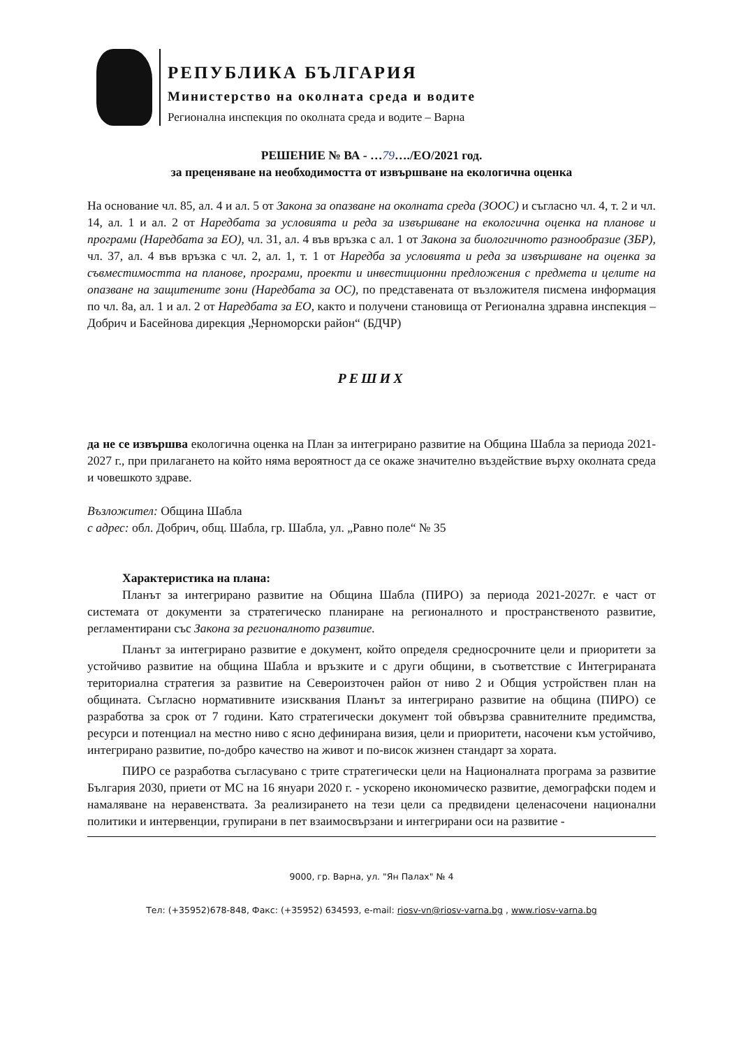РЕПУБЛИКА БЪЛГАРИЯ
Министерство на околната среда и водите
Регионална инспекция по околната среда и водите – Варна
РЕШЕНИЕ № ВА - …79…./ЕО/2021 год.
за преценяване на необходимостта от извършване на екологична оценка
На основание чл. 85, ал. 4 и ал. 5 от Закона за опазване на околната среда (ЗООС) и съгласно чл. 4, т. 2 и чл. 14, ал. 1 и ал. 2 от Наредбата за условията и реда за извършване на екологична оценка на планове и програми (Наредбата за ЕО), чл. 31, ал. 4 във връзка с ал. 1 от Закона за биологичното разнообразие (ЗБР), чл. 37, ал. 4 във връзка с чл. 2, ал. 1, т. 1 от Наредба за условията и реда за извършване на оценка за съвместимостта на планове, програми, проекти и инвестиционни предложения с предмета и целите на опазване на защитените зони (Наредбата за ОС), по представената от възложителя писмена информация по чл. 8а, ал. 1 и ал. 2 от Наредбата за ЕО, както и получени становища от Регионална здравна инспекция – Добрич и Басейнова дирекция „Черноморски район“ (БДЧР)
РЕШИХ
да не се извършва екологична оценка на План за интегрирано развитие на Община Шабла за периода 2021-2027 г., при прилагането на който няма вероятност да се окаже значително въздействие върху околната среда и човешкото здраве.
Възложител: Община Шабла
с адрес: обл. Добрич, общ. Шабла, гр. Шабла, ул. „Равно поле“ № 35
Характеристика на плана:
Планът за интегрирано развитие на Община Шабла (ПИРО) за периода 2021-2027г. е част от системата от документи за стратегическо планиране на регионалното и пространственото развитие, регламентирани със Закона за регионалното развитие.
Планът за интегрирано развитие е документ, който определя средносрочните цели и приоритети за устойчиво развитие на община Шабла и връзките и с други общини, в съответствие с Интегрираната териториална стратегия за развитие на Североизточен район от ниво 2 и Общия устройствен план на общината. Съгласно нормативните изисквания Планът за интегрирано развитие на община (ПИРО) се разработва за срок от 7 години. Като стратегически документ той обвързва сравнителните предимства, ресурси и потенциал на местно ниво с ясно дефинирана визия, цели и приоритети, насочени към устойчиво, интегрирано развитие, по-добро качество на живот и по-висок жизнен стандарт за хората.
ПИРО се разработва съгласувано с трите стратегически цели на Националната програма за развитие България 2030, приети от МС на 16 януари 2020 г. - ускорено икономическо развитие, демографски подем и намаляване на неравенствата. За реализирането на тези цели са предвидени целенасочени национални политики и интервенции, групирани в пет взаимосвързани и интегрирани оси на развитие -
9000, гр. Варна, ул. "Ян Палах" № 4
Тел: (+35952)678-848, Факс: (+35952) 634593, e-mail: riosv-vn@riosv-varna.bg , www.riosv-varna.bg